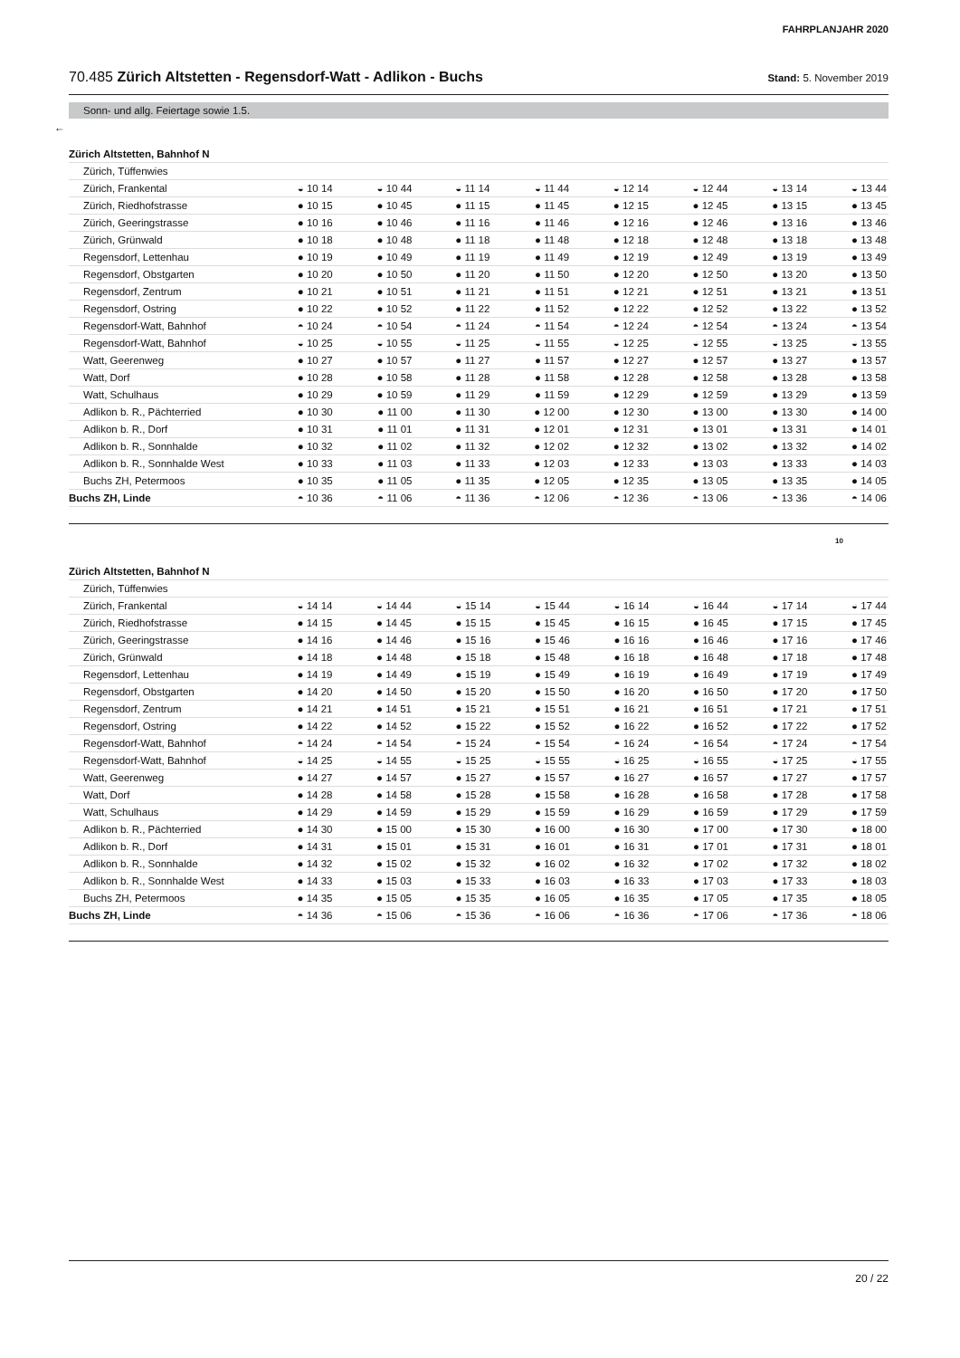FAHRPLANJAHR 2020
70.485 Zürich Altstetten - Regensdorf-Watt - Adlikon - Buchs
Stand: 5. November 2019
Sonn- und allg. Feiertage sowie 1.5.
←
| Zürich Altstetten, Bahnhof N | | | | | | | | |
| Zürich, Tüffenwies | | | | | | | | |
| Zürich, Frankental | ◒ 10 14 | ◒ 10 44 | ◒ 11 14 | ◒ 11 44 | ◒ 12 14 | ◒ 12 44 | ◒ 13 14 | ◒ 13 44 |
| Zürich, Riedhofstrasse | ● 10 15 | ● 10 45 | ● 11 15 | ● 11 45 | ● 12 15 | ● 12 45 | ● 13 15 | ● 13 45 |
| Zürich, Geeringstrasse | ● 10 16 | ● 10 46 | ● 11 16 | ● 11 46 | ● 12 16 | ● 12 46 | ● 13 16 | ● 13 46 |
| Zürich, Grünwald | ● 10 18 | ● 10 48 | ● 11 18 | ● 11 48 | ● 12 18 | ● 12 48 | ● 13 18 | ● 13 48 |
| Regensdorf, Lettenhau | ● 10 19 | ● 10 49 | ● 11 19 | ● 11 49 | ● 12 19 | ● 12 49 | ● 13 19 | ● 13 49 |
| Regensdorf, Obstgarten | ● 10 20 | ● 10 50 | ● 11 20 | ● 11 50 | ● 12 20 | ● 12 50 | ● 13 20 | ● 13 50 |
| Regensdorf, Zentrum | ● 10 21 | ● 10 51 | ● 11 21 | ● 11 51 | ● 12 21 | ● 12 51 | ● 13 21 | ● 13 51 |
| Regensdorf, Ostring | ● 10 22 | ● 10 52 | ● 11 22 | ● 11 52 | ● 12 22 | ● 12 52 | ● 13 22 | ● 13 52 |
| Regensdorf-Watt, Bahnhof | ◓ 10 24 | ◓ 10 54 | ◓ 11 24 | ◓ 11 54 | ◓ 12 24 | ◓ 12 54 | ◓ 13 24 | ◓ 13 54 |
| Regensdorf-Watt, Bahnhof | ◒ 10 25 | ◒ 10 55 | ◒ 11 25 | ◒ 11 55 | ◒ 12 25 | ◒ 12 55 | ◒ 13 25 | ◒ 13 55 |
| Watt, Geerenweg | ● 10 27 | ● 10 57 | ● 11 27 | ● 11 57 | ● 12 27 | ● 12 57 | ● 13 27 | ● 13 57 |
| Watt, Dorf | ● 10 28 | ● 10 58 | ● 11 28 | ● 11 58 | ● 12 28 | ● 12 58 | ● 13 28 | ● 13 58 |
| Watt, Schulhaus | ● 10 29 | ● 10 59 | ● 11 29 | ● 11 59 | ● 12 29 | ● 12 59 | ● 13 29 | ● 13 59 |
| Adlikon b. R., Pächterried | ● 10 30 | ● 11 00 | ● 11 30 | ● 12 00 | ● 12 30 | ● 13 00 | ● 13 30 | ● 14 00 |
| Adlikon b. R., Dorf | ● 10 31 | ● 11 01 | ● 11 31 | ● 12 01 | ● 12 31 | ● 13 01 | ● 13 31 | ● 14 01 |
| Adlikon b. R., Sonnhalde | ● 10 32 | ● 11 02 | ● 11 32 | ● 12 02 | ● 12 32 | ● 13 02 | ● 13 32 | ● 14 02 |
| Adlikon b. R., Sonnhalde West | ● 10 33 | ● 11 03 | ● 11 33 | ● 12 03 | ● 12 33 | ● 13 03 | ● 13 33 | ● 14 03 |
| Buchs ZH, Petermoos | ● 10 35 | ● 11 05 | ● 11 35 | ● 12 05 | ● 12 35 | ● 13 05 | ● 13 35 | ● 14 05 |
| Buchs ZH, Linde | ◓ 10 36 | ◓ 11 06 | ◓ 11 36 | ◓ 12 06 | ◓ 12 36 | ◓ 13 06 | ◓ 13 36 | ◓ 14 06 |
10
| Zürich Altstetten, Bahnhof N | | | | | | | | |
| Zürich, Tüffenwies | | | | | | | | |
| Zürich, Frankental | ◒ 14 14 | ◒ 14 44 | ◒ 15 14 | ◒ 15 44 | ◒ 16 14 | ◒ 16 44 | ◒ 17 14 | ◒ 17 44 |
| Zürich, Riedhofstrasse | ● 14 15 | ● 14 45 | ● 15 15 | ● 15 45 | ● 16 15 | ● 16 45 | ● 17 15 | ● 17 45 |
| Zürich, Geeringstrasse | ● 14 16 | ● 14 46 | ● 15 16 | ● 15 46 | ● 16 16 | ● 16 46 | ● 17 16 | ● 17 46 |
| Zürich, Grünwald | ● 14 18 | ● 14 48 | ● 15 18 | ● 15 48 | ● 16 18 | ● 16 48 | ● 17 18 | ● 17 48 |
| Regensdorf, Lettenhau | ● 14 19 | ● 14 49 | ● 15 19 | ● 15 49 | ● 16 19 | ● 16 49 | ● 17 19 | ● 17 49 |
| Regensdorf, Obstgarten | ● 14 20 | ● 14 50 | ● 15 20 | ● 15 50 | ● 16 20 | ● 16 50 | ● 17 20 | ● 17 50 |
| Regensdorf, Zentrum | ● 14 21 | ● 14 51 | ● 15 21 | ● 15 51 | ● 16 21 | ● 16 51 | ● 17 21 | ● 17 51 |
| Regensdorf, Ostring | ● 14 22 | ● 14 52 | ● 15 22 | ● 15 52 | ● 16 22 | ● 16 52 | ● 17 22 | ● 17 52 |
| Regensdorf-Watt, Bahnhof | ◓ 14 24 | ◓ 14 54 | ◓ 15 24 | ◓ 15 54 | ◓ 16 24 | ◓ 16 54 | ◓ 17 24 | ◓ 17 54 |
| Regensdorf-Watt, Bahnhof | ◒ 14 25 | ◒ 14 55 | ◒ 15 25 | ◒ 15 55 | ◒ 16 25 | ◒ 16 55 | ◒ 17 25 | ◒ 17 55 |
| Watt, Geerenweg | ● 14 27 | ● 14 57 | ● 15 27 | ● 15 57 | ● 16 27 | ● 16 57 | ● 17 27 | ● 17 57 |
| Watt, Dorf | ● 14 28 | ● 14 58 | ● 15 28 | ● 15 58 | ● 16 28 | ● 16 58 | ● 17 28 | ● 17 58 |
| Watt, Schulhaus | ● 14 29 | ● 14 59 | ● 15 29 | ● 15 59 | ● 16 29 | ● 16 59 | ● 17 29 | ● 17 59 |
| Adlikon b. R., Pächterried | ● 14 30 | ● 15 00 | ● 15 30 | ● 16 00 | ● 16 30 | ● 17 00 | ● 17 30 | ● 18 00 |
| Adlikon b. R., Dorf | ● 14 31 | ● 15 01 | ● 15 31 | ● 16 01 | ● 16 31 | ● 17 01 | ● 17 31 | ● 18 01 |
| Adlikon b. R., Sonnhalde | ● 14 32 | ● 15 02 | ● 15 32 | ● 16 02 | ● 16 32 | ● 17 02 | ● 17 32 | ● 18 02 |
| Adlikon b. R., Sonnhalde West | ● 14 33 | ● 15 03 | ● 15 33 | ● 16 03 | ● 16 33 | ● 17 03 | ● 17 33 | ● 18 03 |
| Buchs ZH, Petermoos | ● 14 35 | ● 15 05 | ● 15 35 | ● 16 05 | ● 16 35 | ● 17 05 | ● 17 35 | ● 18 05 |
| Buchs ZH, Linde | ◓ 14 36 | ◓ 15 06 | ◓ 15 36 | ◓ 16 06 | ◓ 16 36 | ◓ 17 06 | ◓ 17 36 | ◓ 18 06 |
20 / 22